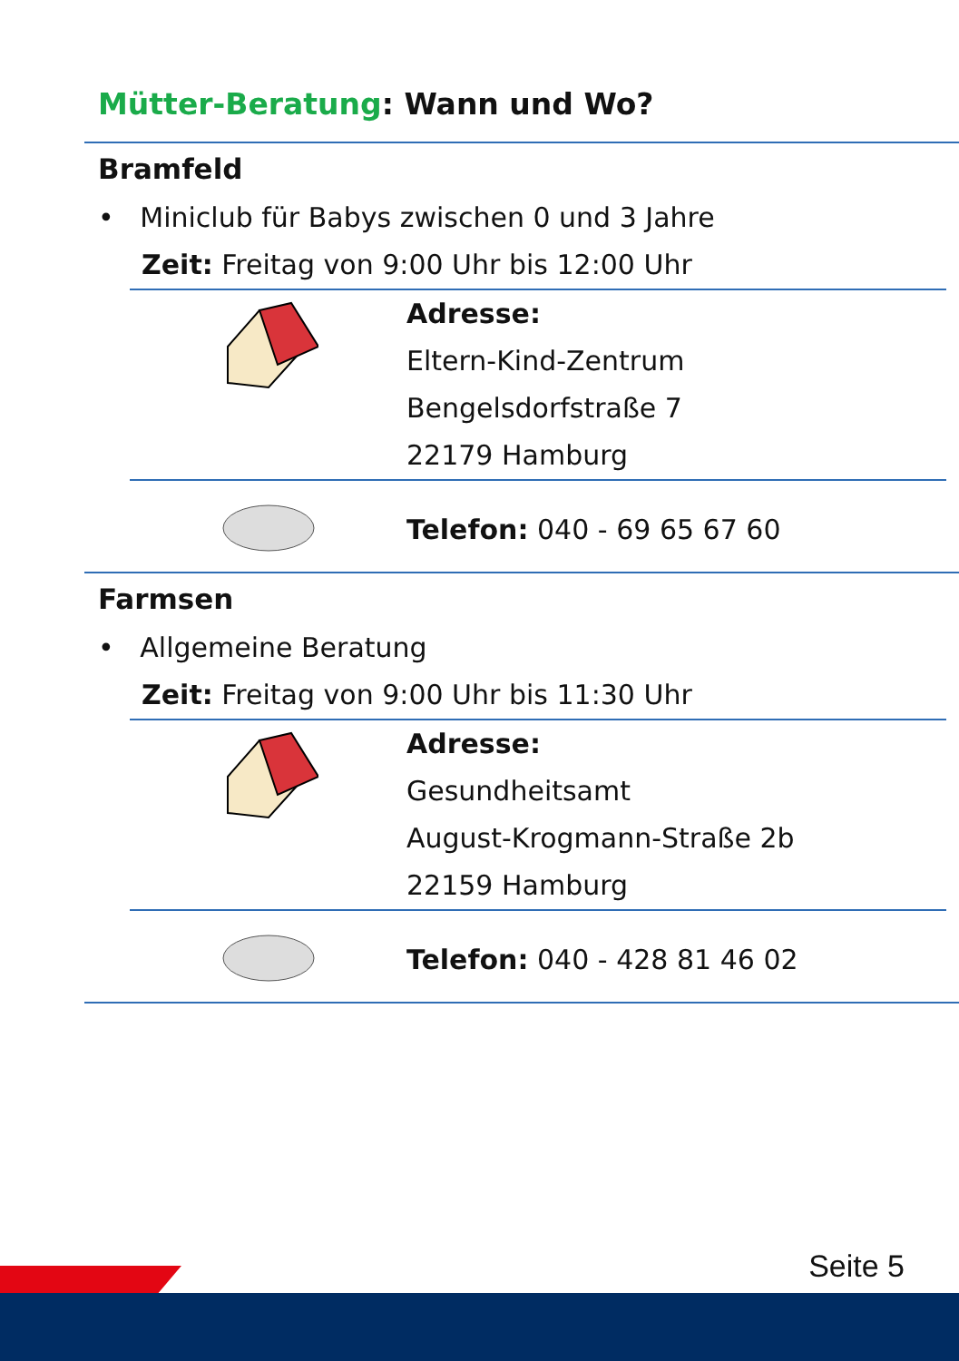Mütter-Beratung: Wann und Wo?
Bramfeld
• Miniclub für Babys zwischen 0 und 3 Jahre
Zeit: Freitag von 9:00 Uhr bis 12:00 Uhr
Adresse:
Eltern-Kind-Zentrum
Bengelsdorfstraße 7
22179 Hamburg
Telefon: 040 - 69 65 67 60
Farmsen
• Allgemeine Beratung
Zeit: Freitag von 9:00 Uhr bis 11:30 Uhr
Adresse:
Gesundheitsamt
August-Krogmann-Straße 2b
22159 Hamburg
Telefon: 040 - 428 81 46 02
Seite 5